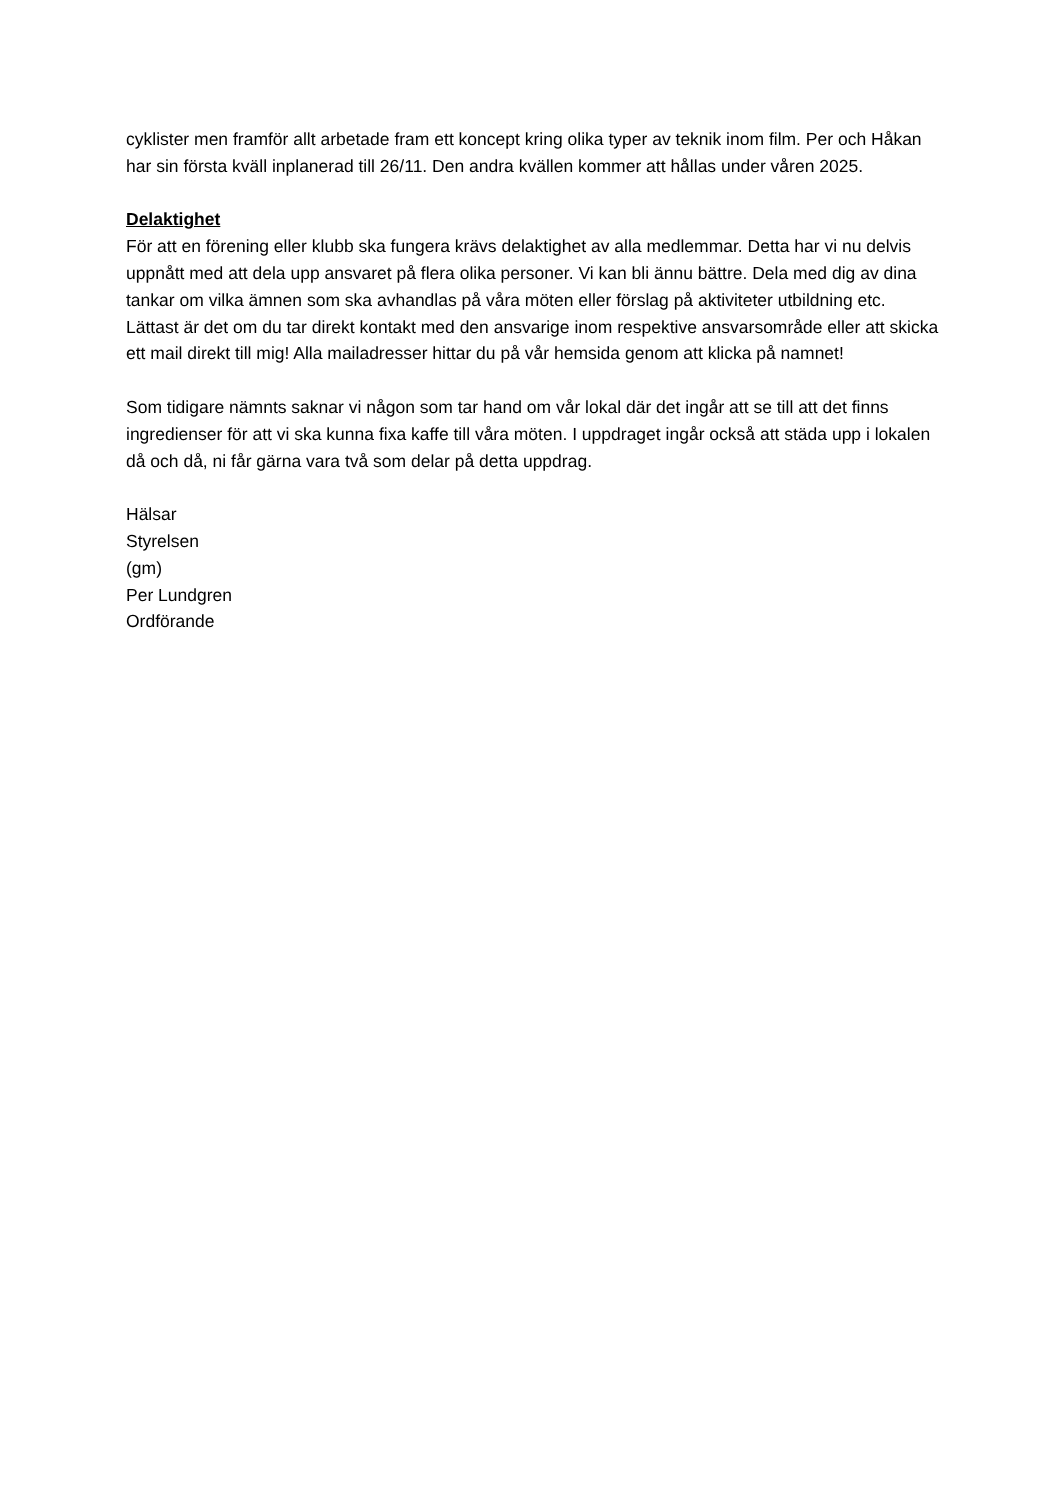cyklister men framför allt arbetade fram ett koncept kring olika typer av teknik inom film. Per och Håkan har sin första kväll inplanerad till 26/11. Den andra kvällen kommer att hållas under våren 2025.
Delaktighet
För att en förening eller klubb ska fungera krävs delaktighet av alla medlemmar. Detta har vi nu delvis uppnått med att dela upp ansvaret på flera olika personer. Vi kan bli ännu bättre. Dela med dig av dina tankar om vilka ämnen som ska avhandlas på våra möten eller förslag på aktiviteter utbildning etc. Lättast är det om du tar direkt kontakt med den ansvarige inom respektive ansvarsområde eller att skicka ett mail direkt till mig! Alla mailadresser hittar du på vår hemsida genom att klicka på namnet!
Som tidigare nämnts saknar vi någon som tar hand om vår lokal där det ingår att se till att det finns ingredienser för att vi ska kunna fixa kaffe till våra möten. I uppdraget ingår också att städa upp i lokalen då och då, ni får gärna vara två som delar på detta uppdrag.
Hälsar
Styrelsen
(gm)
Per Lundgren
Ordförande